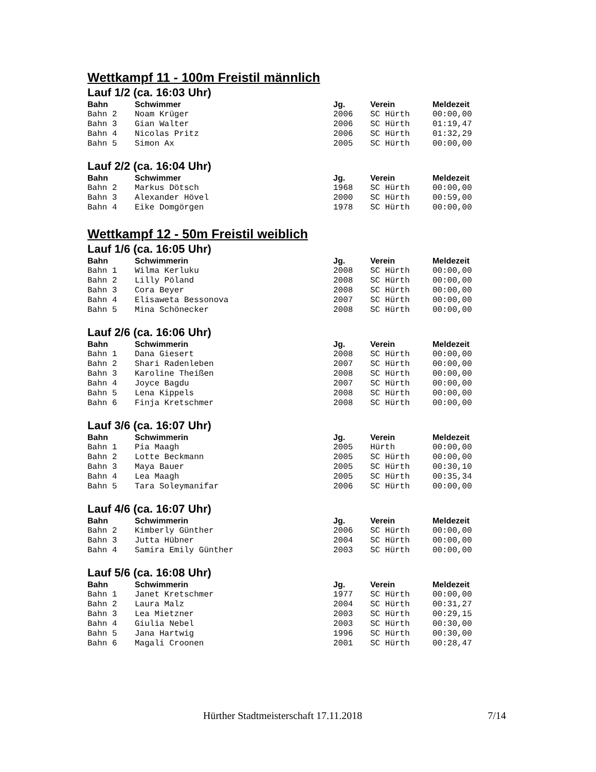Wettkampf 11 - 100m Freistil männlich
Lauf 1/2 (ca. 16:03 Uhr)
| Bahn | Schwimmer | Jg. | Verein | Meldezeit |
| --- | --- | --- | --- | --- |
| Bahn 2 | Noam Krüger | 2006 | SC Hürth | 00:00,00 |
| Bahn 3 | Gian Walter | 2006 | SC Hürth | 01:19,47 |
| Bahn 4 | Nicolas Pritz | 2006 | SC Hürth | 01:32,29 |
| Bahn 5 | Simon Ax | 2005 | SC Hürth | 00:00,00 |
Lauf 2/2 (ca. 16:04 Uhr)
| Bahn | Schwimmer | Jg. | Verein | Meldezeit |
| --- | --- | --- | --- | --- |
| Bahn 2 | Markus Dötsch | 1968 | SC Hürth | 00:00,00 |
| Bahn 3 | Alexander Hövel | 2000 | SC Hürth | 00:59,00 |
| Bahn 4 | Eike Domgörgen | 1978 | SC Hürth | 00:00,00 |
Wettkampf 12 - 50m Freistil weiblich
Lauf 1/6 (ca. 16:05 Uhr)
| Bahn | Schwimmerin | Jg. | Verein | Meldezeit |
| --- | --- | --- | --- | --- |
| Bahn 1 | Wilma Kerluku | 2008 | SC Hürth | 00:00,00 |
| Bahn 2 | Lilly Pöland | 2008 | SC Hürth | 00:00,00 |
| Bahn 3 | Cora Beyer | 2008 | SC Hürth | 00:00,00 |
| Bahn 4 | Elisaweta Bessonova | 2007 | SC Hürth | 00:00,00 |
| Bahn 5 | Mina Schönecker | 2008 | SC Hürth | 00:00,00 |
Lauf 2/6 (ca. 16:06 Uhr)
| Bahn | Schwimmerin | Jg. | Verein | Meldezeit |
| --- | --- | --- | --- | --- |
| Bahn 1 | Dana Giesert | 2008 | SC Hürth | 00:00,00 |
| Bahn 2 | Shari Radenleben | 2007 | SC Hürth | 00:00,00 |
| Bahn 3 | Karoline Theißen | 2008 | SC Hürth | 00:00,00 |
| Bahn 4 | Joyce Bagdu | 2007 | SC Hürth | 00:00,00 |
| Bahn 5 | Lena Kippels | 2008 | SC Hürth | 00:00,00 |
| Bahn 6 | Finja Kretschmer | 2008 | SC Hürth | 00:00,00 |
Lauf 3/6 (ca. 16:07 Uhr)
| Bahn | Schwimmerin | Jg. | Verein | Meldezeit |
| --- | --- | --- | --- | --- |
| Bahn 1 | Pia Maagh | 2005 | Hürth | 00:00,00 |
| Bahn 2 | Lotte Beckmann | 2005 | SC Hürth | 00:00,00 |
| Bahn 3 | Maya Bauer | 2005 | SC Hürth | 00:30,10 |
| Bahn 4 | Lea Maagh | 2005 | SC Hürth | 00:35,34 |
| Bahn 5 | Tara Soleymanifar | 2006 | SC Hürth | 00:00,00 |
Lauf 4/6 (ca. 16:07 Uhr)
| Bahn | Schwimmerin | Jg. | Verein | Meldezeit |
| --- | --- | --- | --- | --- |
| Bahn 2 | Kimberly Günther | 2006 | SC Hürth | 00:00,00 |
| Bahn 3 | Jutta Hübner | 2004 | SC Hürth | 00:00,00 |
| Bahn 4 | Samira Emily Günther | 2003 | SC Hürth | 00:00,00 |
Lauf 5/6 (ca. 16:08 Uhr)
| Bahn | Schwimmerin | Jg. | Verein | Meldezeit |
| --- | --- | --- | --- | --- |
| Bahn 1 | Janet Kretschmer | 1977 | SC Hürth | 00:00,00 |
| Bahn 2 | Laura Malz | 2004 | SC Hürth | 00:31,27 |
| Bahn 3 | Lea Mietzner | 2003 | SC Hürth | 00:29,15 |
| Bahn 4 | Giulia Nebel | 2003 | SC Hürth | 00:30,00 |
| Bahn 5 | Jana Hartwig | 1996 | SC Hürth | 00:30,00 |
| Bahn 6 | Magali Croonen | 2001 | SC Hürth | 00:28,47 |
Hürther Stadtmeisterschaft 17.11.2018 7/14